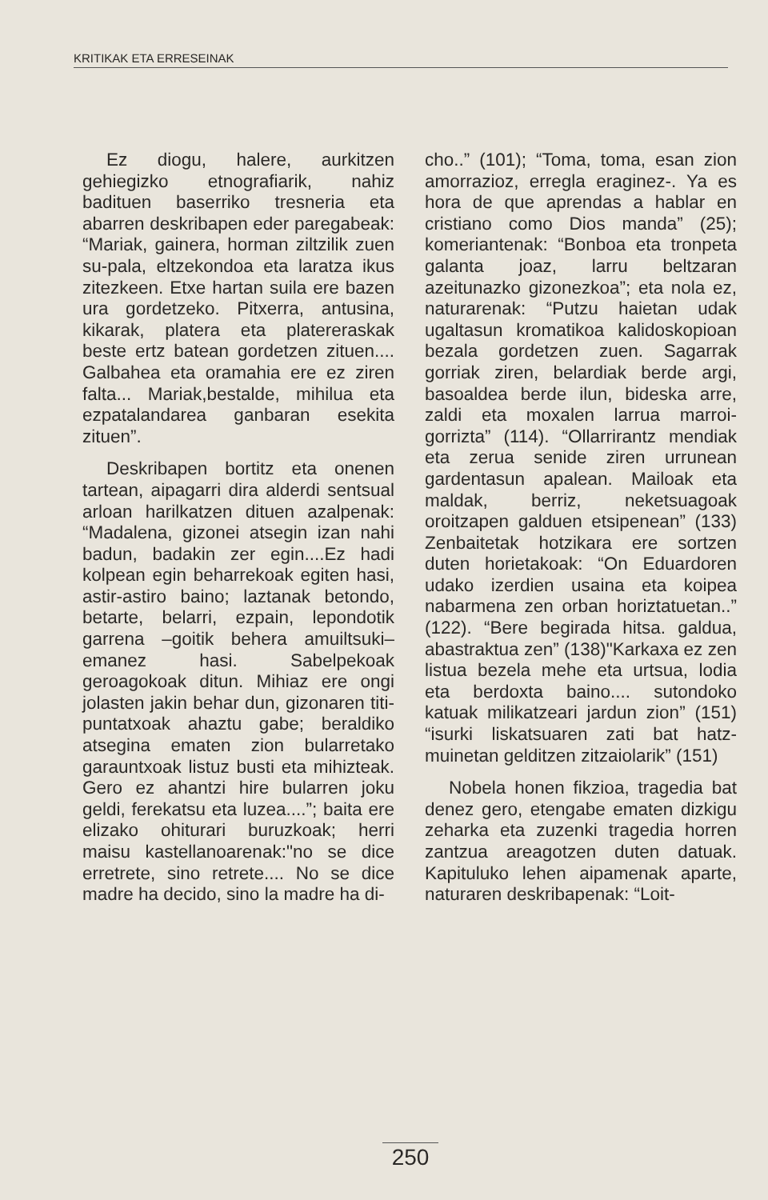KRITIKAK ETA ERRESEINAK
Ez diogu, halere, aurkitzen gehiegizko etnografiarik, nahiz badituen baserriko tresneria eta abarren deskribapen eder paregabeak: “Mariak, gainera, horman ziltzilik zuen su-pala, eltzekondoa eta laratza ikus zitezkeen. Etxe hartan suila ere bazen ura gordetzeko. Pitxerra, antusina, kikarak, platera eta platereraskak beste ertz batean gordetzen zituen.... Galbahea eta oramahia ere ez ziren falta... Mariak,bestalde, mihilua eta ezpatalandarea ganbaran esekita zituen”.
Deskribapen bortitz eta onenen tartean, aipagarri dira alderdi sentsual arloan harilkatzen dituen azalpenak: “Madalena, gizonei atsegin izan nahi badun, badakin zer egin....Ez hadi kolpean egin beharrekoak egiten hasi, astir-astiro baino; laztanak betondo, betarte, belarri, ezpain, lepondotik garrena –goitik behera amuiltsuki– emanez hasi. Sabelpekoak geroagokoak ditun. Mihiaz ere ongi jolasten jakin behar dun, gizonaren titi-puntatxoak ahaztu gabe; beraldiko atsegina ematen zion bularretako garauntxoak listuz busti eta mihizteak. Gero ez ahantzi hire bularren joku geldi, ferekatsu eta luzea....”; baita ere elizako ohiturari buruzkoak; herri maisu kastellanoarenak:"no se dice erretrete, sino retrete.... No se dice madre ha decido, sino la madre ha di-
cho..” (101); “Toma, toma, esan zion amorrazioz, erregla eraginez-. Ya es hora de que aprendas a hablar en cristiano como Dios manda” (25); komeriantenak: “Bonboa eta tronpeta galanta joaz, larru beltzaran azeitunazko gizonezkoa”; eta nola ez, naturarenak: “Putzu haietan udak ugaltasun kromatikoa kalidoskopioan bezala gordetzen zuen. Sagarrak gorriak ziren, belardiak berde argi, basoaldea berde ilun, bideska arre, zaldi eta moxalen larrua marroi-gorrizta” (114). “Ollarrirantz mendiak eta zerua senide ziren urrunean gardentasun apalean. Mailoak eta maldak, berriz, neketsuagoak oroitzapen galduen etsipenean” (133) Zenbaitetak hotzikara ere sortzen duten horietakoak: “On Eduardoren udako izerdien usaina eta koipea nabarmena zen orban horiztatuetan..” (122). “Bere begirada hitsa. galdua, abastraktua zen” (138)"Karkaxa ez zen listua bezela mehe eta urtsua, lodia eta berdoxta baino.... sutondoko katuak milikatzeari jardun zion” (151) “isurki liskatsuaren zati bat hatz-muinetan gelditzen zitzaiolarik” (151)
Nobela honen fikzioa, tragedia bat denez gero, etengabe ematen dizkigu zeharka eta zuzenki tragedia horren zantzua areagotzen duten datuak. Kapituluko lehen aipamenak aparte, naturaren deskribapenak: “Loit-
250